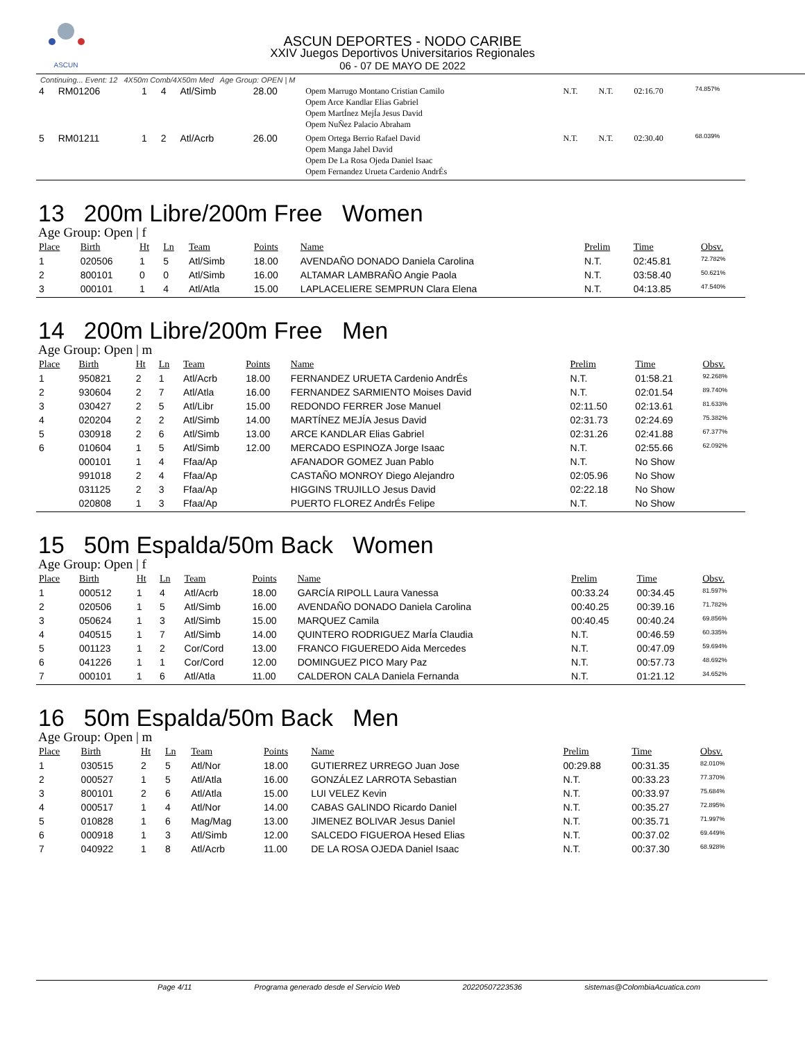ASCUN
ASCUN DEPORTES - NODO CARIBE
XXIV Juegos Deportivos Universitarios Regionales
06 - 07 DE MAYO DE 2022
Continuing... Event: 12 4X50m Comb/4X50m Med Age Group: OPEN | M
| 4 | RM01206 | 1 | 4 | Atl/Simb | 28.00 | Opem Marrugo Montano Cristian Camilo Opem Arce Kandlar Elias Gabriel Opem MartÍnez MejÍa Jesus David Opem NuÑez Palacio Abraham | N.T. | N.T. | 02:16.70 | 74.857% |
| 5 | RM01211 | 1 | 2 | Atl/Acrb | 26.00 | Opem Ortega Berrio Rafael David Opem Manga Jahel David Opem De La Rosa Ojeda Daniel Isaac Opem Fernandez Urueta Cardenio AndrÉs | N.T. | N.T. | 02:30.40 | 68.039% |
13 200m Libre/200m Free Women
Age Group: Open | f
| Place | Birth | Ht | Ln | Team | Points | Name | Prelim | Time | Obsv. |
| --- | --- | --- | --- | --- | --- | --- | --- | --- | --- |
| 1 | 020506 | 1 | 5 | Atl/Simb | 18.00 | AVENDAÑO DONADO Daniela Carolina | N.T. | 02:45.81 | 72.782% |
| 2 | 800101 | 0 | 0 | Atl/Simb | 16.00 | ALTAMAR LAMBRAÑO Angie Paola | N.T. | 03:58.40 | 50.621% |
| 3 | 000101 | 1 | 4 | Atl/Atla | 15.00 | LAPLACELIERE SEMPRUN Clara Elena | N.T. | 04:13.85 | 47.540% |
14 200m Libre/200m Free Men
Age Group: Open | m
| Place | Birth | Ht | Ln | Team | Points | Name | Prelim | Time | Obsv. |
| --- | --- | --- | --- | --- | --- | --- | --- | --- | --- |
| 1 | 950821 | 2 | 1 | Atl/Acrb | 18.00 | FERNANDEZ URUETA Cardenio AndrÉs | N.T. | 01:58.21 | 92.268% |
| 2 | 930604 | 2 | 7 | Atl/Atla | 16.00 | FERNANDEZ SARMIENTO Moises David | N.T. | 02:01.54 | 89.740% |
| 3 | 030427 | 2 | 5 | Atl/Libr | 15.00 | REDONDO FERRER Jose Manuel | 02:11.50 | 02:13.61 | 81.633% |
| 4 | 020204 | 2 | 2 | Atl/Simb | 14.00 | MARTÍNEZ MEJÍA Jesus David | 02:31.73 | 02:24.69 | 75.382% |
| 5 | 030918 | 2 | 6 | Atl/Simb | 13.00 | ARCE KANDLAR Elias Gabriel | 02:31.26 | 02:41.88 | 67.377% |
| 6 | 010604 | 1 | 5 | Atl/Simb | 12.00 | MERCADO ESPINOZA Jorge Isaac | N.T. | 02:55.66 | 62.092% |
| | 000101 | 1 | 4 | Ffaa/Ap | | AFANADOR GOMEZ Juan Pablo | N.T. | No Show | |
| | 991018 | 2 | 4 | Ffaa/Ap | | CASTAÑO MONROY Diego Alejandro | 02:05.96 | No Show | |
| | 031125 | 2 | 3 | Ffaa/Ap | | HIGGINS TRUJILLO Jesus David | 02:22.18 | No Show | |
| | 020808 | 1 | 3 | Ffaa/Ap | | PUERTO FLOREZ AndrÉs Felipe | N.T. | No Show | |
15 50m Espalda/50m Back Women
Age Group: Open | f
| Place | Birth | Ht | Ln | Team | Points | Name | Prelim | Time | Obsv. |
| --- | --- | --- | --- | --- | --- | --- | --- | --- | --- |
| 1 | 000512 | 1 | 4 | Atl/Acrb | 18.00 | GARCÍA RIPOLL Laura Vanessa | 00:33.24 | 00:34.45 | 81.597% |
| 2 | 020506 | 1 | 5 | Atl/Simb | 16.00 | AVENDAÑO DONADO Daniela Carolina | 00:40.25 | 00:39.16 | 71.782% |
| 3 | 050624 | 1 | 3 | Atl/Simb | 15.00 | MARQUEZ Camila | 00:40.45 | 00:40.24 | 69.856% |
| 4 | 040515 | 1 | 7 | Atl/Simb | 14.00 | QUINTERO RODRIGUEZ MarÍa Claudia | N.T. | 00:46.59 | 60.335% |
| 5 | 001123 | 1 | 2 | Cor/Cord | 13.00 | FRANCO FIGUEREDO Aida Mercedes | N.T. | 00:47.09 | 59.694% |
| 6 | 041226 | 1 | 1 | Cor/Cord | 12.00 | DOMINGUEZ PICO Mary Paz | N.T. | 00:57.73 | 48.692% |
| 7 | 000101 | 1 | 6 | Atl/Atla | 11.00 | CALDERON CALA Daniela Fernanda | N.T. | 01:21.12 | 34.652% |
16 50m Espalda/50m Back Men
Age Group: Open | m
| Place | Birth | Ht | Ln | Team | Points | Name | Prelim | Time | Obsv. |
| --- | --- | --- | --- | --- | --- | --- | --- | --- | --- |
| 1 | 030515 | 2 | 5 | Atl/Nor | 18.00 | GUTIERREZ URREGO Juan Jose | 00:29.88 | 00:31.35 | 82.010% |
| 2 | 000527 | 1 | 5 | Atl/Atla | 16.00 | GONZÁLEZ LARROTA Sebastian | N.T. | 00:33.23 | 77.370% |
| 3 | 800101 | 2 | 6 | Atl/Atla | 15.00 | LUI VELEZ Kevin | N.T. | 00:33.97 | 75.684% |
| 4 | 000517 | 1 | 4 | Atl/Nor | 14.00 | CABAS GALINDO Ricardo Daniel | N.T. | 00:35.27 | 72.895% |
| 5 | 010828 | 1 | 6 | Mag/Mag | 13.00 | JIMENEZ BOLIVAR Jesus Daniel | N.T. | 00:35.71 | 71.997% |
| 6 | 000918 | 1 | 3 | Atl/Simb | 12.00 | SALCEDO FIGUEROA Hesed Elias | N.T. | 00:37.02 | 69.449% |
| 7 | 040922 | 1 | 8 | Atl/Acrb | 11.00 | DE LA ROSA OJEDA Daniel Isaac | N.T. | 00:37.30 | 68.928% |
Page 4/11 Programa generado desde el Servicio Web 20220507223536 sistemas@ColombiaAcuatica.com